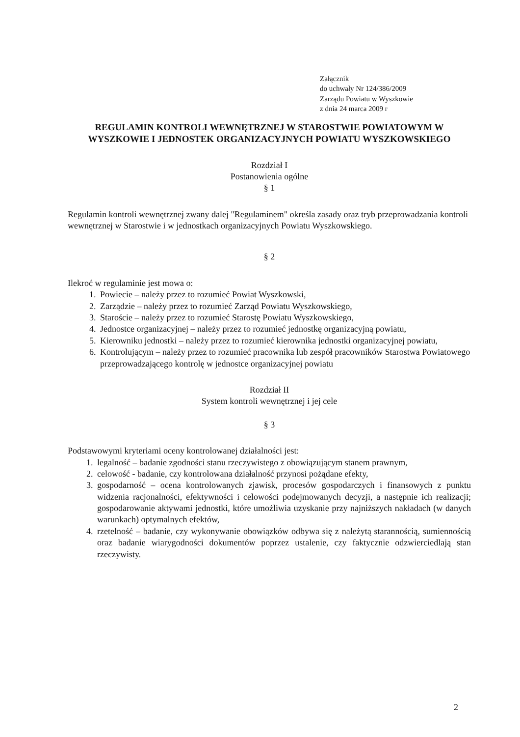Załącznik
do uchwały Nr 124/386/2009
Zarządu Powiatu w Wyszkowie
z dnia 24 marca 2009 r
REGULAMIN KONTROLI WEWNĘTRZNEJ W STAROSTWIE POWIATOWYM W WYSZKOWIE I JEDNOSTEK ORGANIZACYJNYCH POWIATU WYSZKOWSKIEGO
Rozdział I
Postanowienia ogólne
§ 1
Regulamin kontroli wewnętrznej zwany dalej "Regulaminem" określa zasady oraz tryb przeprowadzania kontroli wewnętrznej w Starostwie i w jednostkach organizacyjnych Powiatu Wyszkowskiego.
§ 2
Ilekroć w regulaminie jest mowa o:
1. Powiecie – należy przez to rozumieć Powiat Wyszkowski,
2. Zarządzie – należy przez to rozumieć Zarząd Powiatu Wyszkowskiego,
3. Staroście – należy przez to rozumieć Starostę Powiatu Wyszkowskiego,
4. Jednostce organizacyjnej – należy przez to rozumieć jednostkę organizacyjną powiatu,
5. Kierowniku jednostki – należy przez to rozumieć kierownika jednostki organizacyjnej powiatu,
6. Kontrolującym – należy przez to rozumieć pracownika lub zespół pracowników Starostwa Powiatowego przeprowadzającego kontrolę w jednostce organizacyjnej powiatu
Rozdział II
System kontroli wewnętrznej i jej cele
§ 3
Podstawowymi kryteriami oceny kontrolowanej działalności jest:
1. legalność – badanie zgodności stanu rzeczywistego z obowiązującym stanem prawnym,
2. celowość - badanie, czy kontrolowana działalność przynosi pożądane efekty,
3. gospodarność – ocena kontrolowanych zjawisk, procesów gospodarczych i finansowych z punktu widzenia racjonalności, efektywności i celowości podejmowanych decyzji, a następnie ich realizacji; gospodarowanie aktywami jednostki, które umożliwia uzyskanie przy najniższych nakładach (w danych warunkach) optymalnych efektów,
4. rzetelność – badanie, czy wykonywanie obowiązków odbywa się z należytą starannością, sumiennością oraz badanie wiarygodności dokumentów poprzez ustalenie, czy faktycznie odzwierciedlają stan rzeczywisty.
2